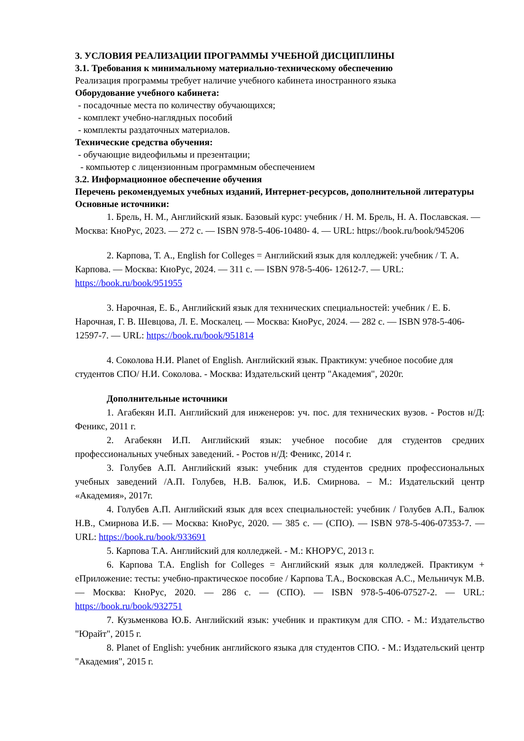3. УСЛОВИЯ РЕАЛИЗАЦИИ ПРОГРАММЫ УЧЕБНОЙ ДИСЦИПЛИНЫ
3.1. Требования к минимальному материально-техническому обеспечению
Реализация программы требует наличие учебного кабинета иностранного языка
Оборудование учебного кабинета:
- посадочные места по количеству обучающихся;
- комплект учебно-наглядных пособий
- комплекты раздаточных материалов.
Технические средства обучения:
- обучающие видеофильмы и презентации;
- компьютер с лицензионным программным обеспечением
3.2. Информационное обеспечение обучения
Перечень рекомендуемых учебных изданий, Интернет-ресурсов, дополнительной литературы
Основные источники:
1. Брель, Н. М., Английский язык. Базовый курс: учебник / Н. М. Брель, Н. А. Пославская. — Москва: КноРус, 2023. — 272 с. — ISBN 978-5-406-10480- 4. — URL: https://book.ru/book/945206
2. Карпова, Т. А., English for Colleges = Английский язык для колледжей: учебник / Т. А. Карпова. — Москва: КноРус, 2024. — 311 с. — ISBN 978-5-406- 12612-7. — URL: https://book.ru/book/951955
3. Нарочная, Е. Б., Английский язык для технических специальностей: учебник / Е. Б. Нарочная, Г. В. Шевцова, Л. Е. Москалец. — Москва: КноРус, 2024. — 282 с. — ISBN 978-5-406-12597-7. — URL: https://book.ru/book/951814
4. Соколова Н.И. Planet of English. Английский язык. Практикум: учебное пособие для студентов СПО/ Н.И. Соколова. - Москва: Издательский центр "Академия", 2020г.
Дополнительные источники
1. Агабекян И.П. Английский для инженеров: уч. пос. для технических вузов. - Ростов н/Д: Феникс, 2011 г.
2. Агабекян И.П. Английский язык: учебное пособие для студентов средних профессиональных учебных заведений. - Ростов н/Д: Феникс, 2014 г.
3. Голубев А.П. Английский язык: учебник для студентов средних профессиональных учебных заведений /А.П. Голубев, Н.В. Балюк, И.Б. Смирнова. – М.: Издательский центр «Академия», 2017г.
4. Голубев А.П. Английский язык для всех специальностей: учебник / Голубев А.П., Балюк Н.В., Смирнова И.Б. — Москва: КноРус, 2020. — 385 с. — (СПО). — ISBN 978-5-406-07353-7. — URL: https://book.ru/book/933691
5. Карпова Т.А. Английский для колледжей. - М.: КНОРУС, 2013 г.
6. Карпова Т.А. English for Colleges = Английский язык для колледжей. Практикум + еПриложение: тесты: учебно-практическое пособие / Карпова Т.А., Восковская А.С., Мельничук М.В. — Москва: КноРус, 2020. — 286 с. — (СПО). — ISBN 978-5-406-07527-2. — URL: https://book.ru/book/932751
7. Кузьменкова Ю.Б. Английский язык: учебник и практикум для СПО. - М.: Издательство "Юрайт", 2015 г.
8. Planet of English: учебник английского языка для студентов СПО. - М.: Издательский центр "Академия", 2015 г.